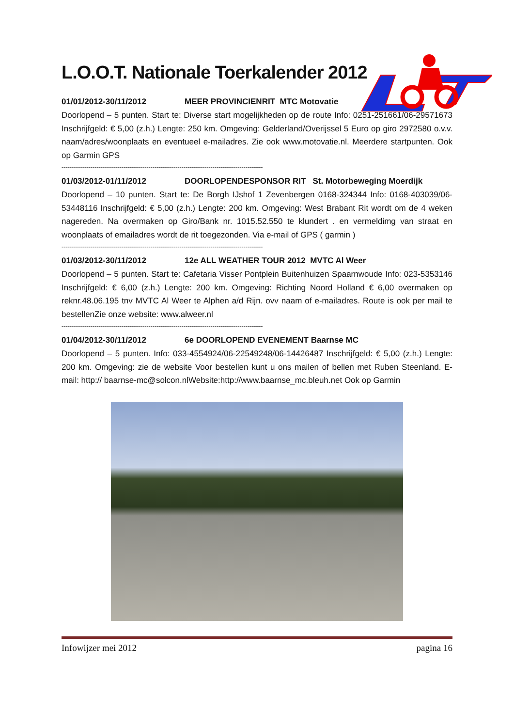L.O.O.T. Nationale Toerkalender 2012
01/01/2012-30/11/2012 MEER PROVINCIENRIT MTC Motovatie
Doorlopend – 5 punten. Start te: Diverse start mogelijkheden op de route Info: 0251-251661/06-29571673 Inschrijfgeld: € 5,00 (z.h.) Lengte: 250 km. Omgeving: Gelderland/Overijssel 5 Euro op giro 2972580 o.v.v. naam/adres/woonplaats en eventueel e-mailadres. Zie ook www.motovatie.nl. Meerdere startpunten. Ook op Garmin GPS
--------------------------------------------------------------------------------------------------------
01/03/2012-01/11/2012 DOORLOPENDESPONSOR RIT St. Motorbeweging Moerdijk
Doorlopend – 10 punten. Start te: De Borgh IJshof 1 Zevenbergen 0168-324344 Info: 0168-403039/06-53448116 Inschrijfgeld: € 5,00 (z.h.) Lengte: 200 km. Omgeving: West Brabant Rit wordt om de 4 weken nagereden. Na overmaken op Giro/Bank nr. 1015.52.550 te klundert . en vermeldimg van straat en woonplaats of emailadres wordt de rit toegezonden. Via e-mail of GPS ( garmin )
--------------------------------------------------------------------------------------------------------
01/03/2012-30/11/2012 12e ALL WEATHER TOUR 2012 MVTC Al Weer
Doorlopend – 5 punten. Start te: Cafetaria Visser Pontplein Buitenhuizen Spaarnwoude Info: 023-5353146 Inschrijfgeld: € 6,00 (z.h.) Lengte: 200 km. Omgeving: Richting Noord Holland € 6,00 overmaken op reknr.48.06.195 tnv MVTC Al Weer te Alphen a/d Rijn. ovv naam of e-mailadres. Route is ook per mail te bestellenZie onze website: www.alweer.nl
--------------------------------------------------------------------------------------------------------
01/04/2012-30/11/2012 6e DOORLOPEND EVENEMENT Baarnse MC
Doorlopend – 5 punten. Info: 033-4554924/06-22549248/06-14426487 Inschrijfgeld: € 5,00 (z.h.) Lengte: 200 km. Omgeving: zie de website Voor bestellen kunt u ons mailen of bellen met Ruben Steenland. E-mail: http:// baarnse-mc@solcon.nlWebsite:http://www.baarnse_mc.bleuh.net Ook op Garmin
Infowijzer mei 2012 pagina 16